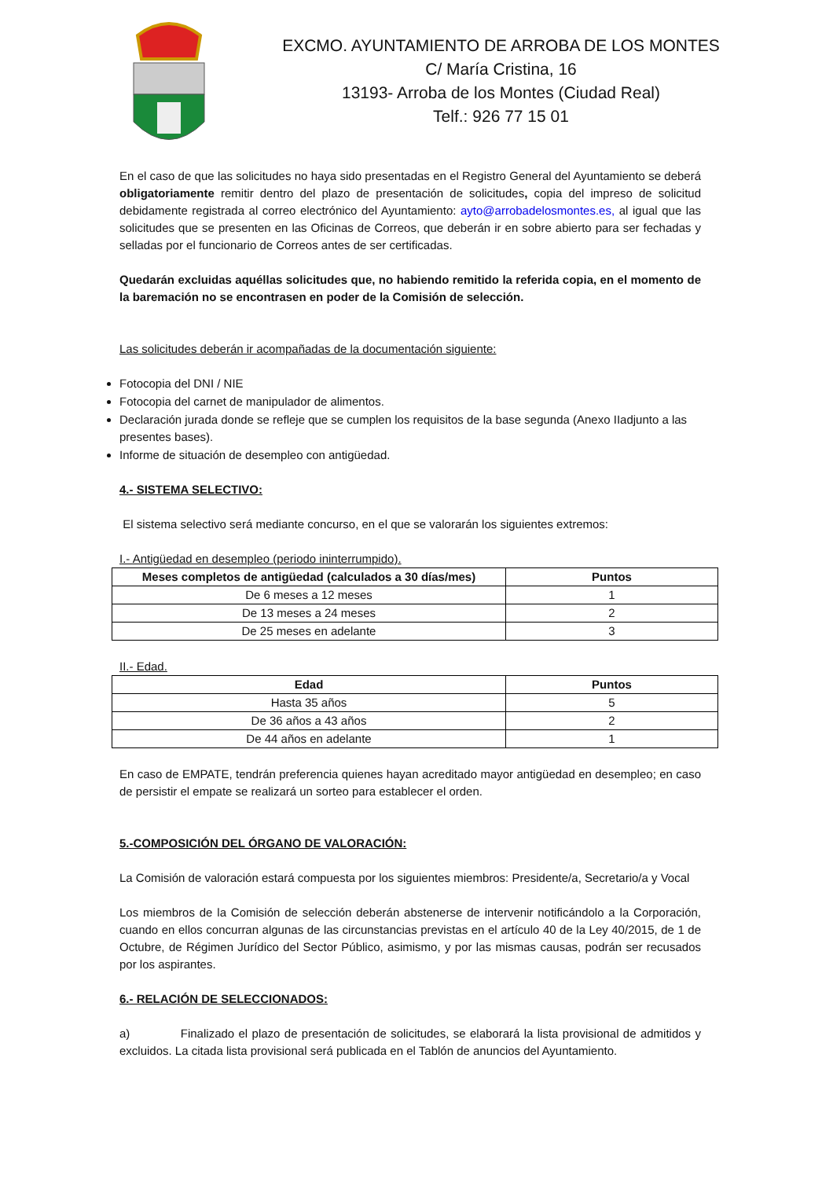EXCMO. AYUNTAMIENTO DE ARROBA DE LOS MONTES
C/ María Cristina, 16
13193- Arroba de los Montes (Ciudad Real)
Telf.: 926 77 15 01
En el caso de que las solicitudes no haya sido presentadas en el Registro General del Ayuntamiento se deberá obligatoriamente remitir dentro del plazo de presentación de solicitudes, copia del impreso de solicitud debidamente registrada al correo electrónico del Ayuntamiento: ayto@arrobadelosmontes.es, al igual que las solicitudes que se presenten en las Oficinas de Correos, que deberán ir en sobre abierto para ser fechadas y selladas por el funcionario de Correos antes de ser certificadas.
Quedarán excluidas aquéllas solicitudes que, no habiendo remitido la referida copia, en el momento de la baremación no se encontrasen en poder de la Comisión de selección.
Las solicitudes deberán ir acompañadas de la documentación siguiente:
Fotocopia del DNI / NIE
Fotocopia del carnet de manipulador de alimentos.
Declaración jurada donde se refleje que se cumplen los requisitos de la base segunda (Anexo IIadjunto a las presentes bases).
Informe de situación de desempleo con antigüedad.
4.- SISTEMA SELECTIVO:
El sistema selectivo será mediante concurso, en el que se valorarán los siguientes extremos:
I.- Antigüedad en desempleo (periodo ininterrumpido).
| Meses completos de antigüedad (calculados a 30 días/mes) | Puntos |
| --- | --- |
| De 6 meses a 12 meses | 1 |
| De 13 meses a 24 meses | 2 |
| De 25 meses en adelante | 3 |
II.- Edad.
| Edad | Puntos |
| --- | --- |
| Hasta 35 años | 5 |
| De 36 años a 43 años | 2 |
| De 44 años en adelante | 1 |
En caso de EMPATE, tendrán preferencia quienes hayan acreditado mayor antigüedad en desempleo; en caso de persistir el empate se realizará un sorteo para establecer el orden.
5.-COMPOSICIÓN DEL ÓRGANO DE VALORACIÓN:
La Comisión de valoración estará compuesta por los siguientes miembros: Presidente/a, Secretario/a y Vocal
Los miembros de la Comisión de selección deberán abstenerse de intervenir notificándolo a la Corporación, cuando en ellos concurran algunas de las circunstancias previstas en el artículo 40 de la Ley 40/2015, de 1 de Octubre, de Régimen Jurídico del Sector Público, asimismo, y por las mismas causas, podrán ser recusados por los aspirantes.
6.- RELACIÓN DE SELECCIONADOS:
a) Finalizado el plazo de presentación de solicitudes, se elaborará la lista provisional de admitidos y excluidos. La citada lista provisional será publicada en el Tablón de anuncios del Ayuntamiento.